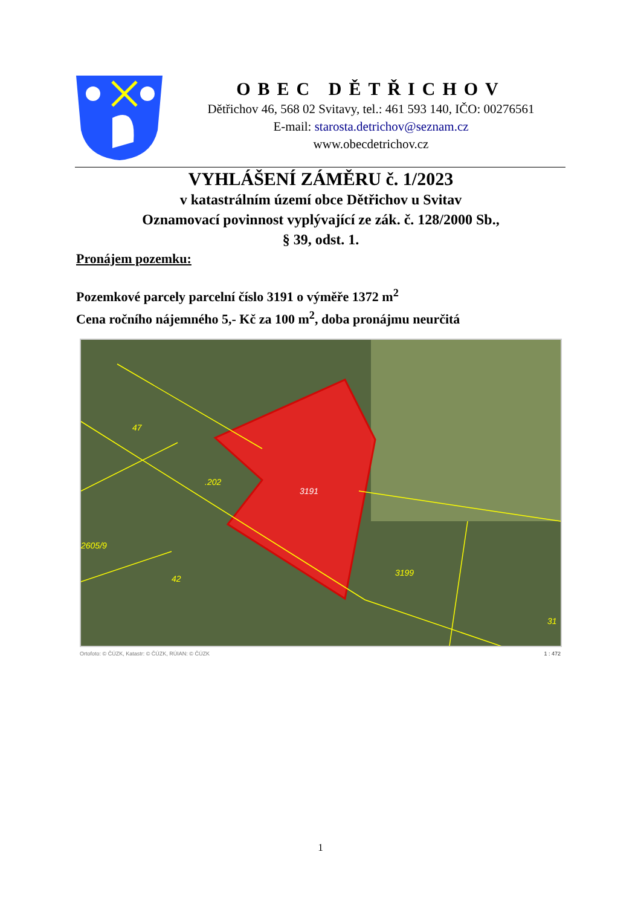OBEC DĚTŘICHOV
Dětřichov 46, 568 02 Svitavy, tel.: 461 593 140, IČO: 00276561
E-mail: starosta.detrichov@seznam.cz
www.obecdetrichov.cz
VYHLÁŠENÍ ZÁMĚRU č. 1/2023
v katastrálním území obce Dětřichov u Svitav
Oznamovací povinnost vyplývající ze zák. č. 128/2000 Sb.,
§ 39, odst. 1.
Pronájem pozemku:
Pozemkové parcely parcelní číslo 3191 o výměře 1372 m<sup>2</sup>
Cena ročního nájemného 5,- Kč za 100 m<sup>2</sup>, doba pronájmu neurčitá
47
.202
3191
2605/9
42
3199
31
Ortofoto: © ČÚZK, Katastr: © ČÚZK, RÚIAN: © ČÚZK 1 : 472
1